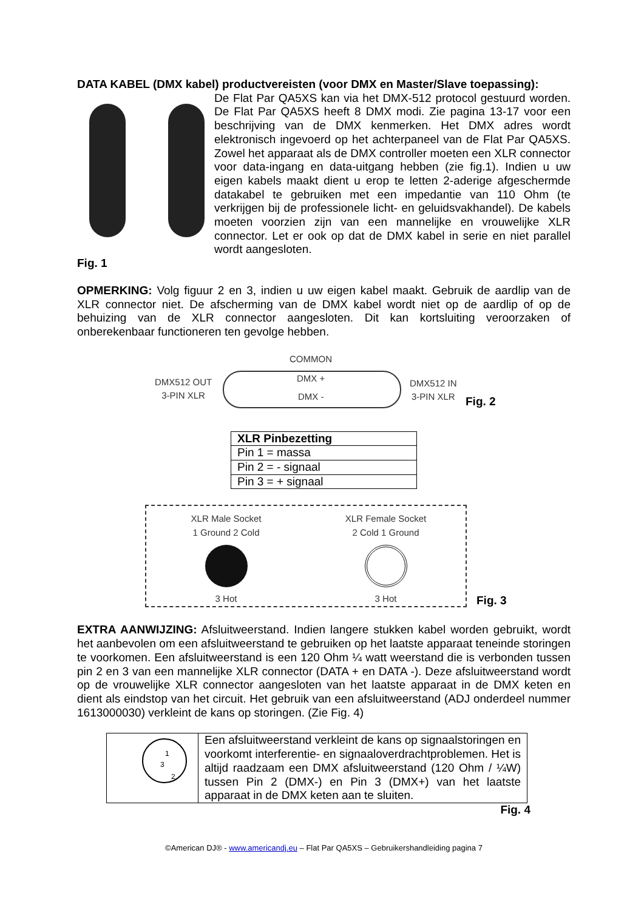DATA KABEL (DMX kabel) productvereisten (voor DMX en Master/Slave toepassing):
De Flat Par QA5XS kan via het DMX-512 protocol gestuurd worden. De Flat Par QA5XS heeft 8 DMX modi. Zie pagina 13-17 voor een beschrijving van de DMX kenmerken. Het DMX adres wordt elektronisch ingevoerd op het achterpaneel van de Flat Par QA5XS. Zowel het apparaat als de DMX controller moeten een XLR connector voor data-ingang en data-uitgang hebben (zie fig.1). Indien u uw eigen kabels maakt dient u erop te letten 2-aderige afgeschermde datakabel te gebruiken met een impedantie van 110 Ohm (te verkrijgen bij de professionele licht- en geluidsvakhandel). De kabels moeten voorzien zijn van een mannelijke en vrouwelijke XLR connector. Let er ook op dat de DMX kabel in serie en niet parallel wordt aangesloten.
Fig. 1
OPMERKING: Volg figuur 2 en 3, indien u uw eigen kabel maakt. Gebruik de aardlip van de XLR connector niet. De afscherming van de DMX kabel wordt niet op de aardlip of op de behuizing van de XLR connector aangesloten. Dit kan kortsluiting veroorzaken of onberekenbaar functioneren ten gevolge hebben.
COMMON
DMX512 OUT
3-PIN XLR
DMX +
DMX -
DMX512 IN
3-PIN XLR
Fig. 2
| XLR Pinbezetting |
| --- |
| Pin 1 = massa |
| Pin 2 = - signaal |
| Pin 3 = + signaal |
XLR Male Socket
1 Ground 2 Cold
3 Hot
XLR Female Socket
2 Cold 1 Ground
3 Hot
Fig. 3
EXTRA AANWIJZING: Afsluitweerstand. Indien langere stukken kabel worden gebruikt, wordt het aanbevolen om een afsluitweerstand te gebruiken op het laatste apparaat teneinde storingen te voorkomen. Een afsluitweerstand is een 120 Ohm ¼ watt weerstand die is verbonden tussen pin 2 en 3 van een mannelijke XLR connector (DATA + en DATA -). Deze afsluitweerstand wordt op de vrouwelijke XLR connector aangesloten van het laatste apparaat in de DMX keten en dient als eindstop van het circuit. Het gebruik van een afsluitweerstand (ADJ onderdeel nummer 1613000030) verkleint de kans op storingen. (Zie Fig. 4)
1
3
2
Een afsluitweerstand verkleint de kans op signaalstoringen en voorkomt interferentie- en signaaloverdrachtproblemen. Het is altijd raadzaam een DMX afsluitweerstand (120 Ohm / ¼W) tussen Pin 2 (DMX-) en Pin 3 (DMX+) van het laatste apparaat in de DMX keten aan te sluiten.
Fig. 4
©American DJ® - www.americandj.eu – Flat Par QA5XS – Gebruikershandleiding pagina 7